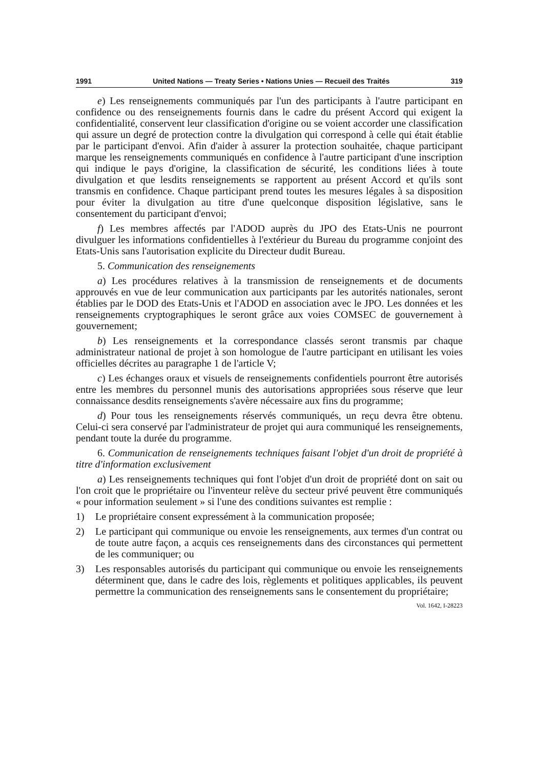1991 United Nations — Treaty Series • Nations Unies — Recueil des Traités 319
e) Les renseignements communiqués par l'un des participants à l'autre participant en confidence ou des renseignements fournis dans le cadre du présent Accord qui exigent la confidentialité, conservent leur classification d'origine ou se voient accorder une classification qui assure un degré de protection contre la divulgation qui correspond à celle qui était établie par le participant d'envoi. Afin d'aider à assurer la protection souhaitée, chaque participant marque les renseignements communiqués en confidence à l'autre participant d'une inscription qui indique le pays d'origine, la classification de sécurité, les conditions liées à toute divulgation et que lesdits renseignements se rapportent au présent Accord et qu'ils sont transmis en confidence. Chaque participant prend toutes les mesures légales à sa disposition pour éviter la divulgation au titre d'une quelconque disposition législative, sans le consentement du participant d'envoi;
f) Les membres affectés par l'ADOD auprès du JPO des Etats-Unis ne pourront divulguer les informations confidentielles à l'extérieur du Bureau du programme conjoint des Etats-Unis sans l'autorisation explicite du Directeur dudit Bureau.
5. Communication des renseignements
a) Les procédures relatives à la transmission de renseignements et de documents approuvés en vue de leur communication aux participants par les autorités nationales, seront établies par le DOD des Etats-Unis et l'ADOD en association avec le JPO. Les données et les renseignements cryptographiques le seront grâce aux voies COMSEC de gouvernement à gouvernement;
b) Les renseignements et la correspondance classés seront transmis par chaque administrateur national de projet à son homologue de l'autre participant en utilisant les voies officielles décrites au paragraphe 1 de l'article V;
c) Les échanges oraux et visuels de renseignements confidentiels pourront être autorisés entre les membres du personnel munis des autorisations appropriées sous réserve que leur connaissance desdits renseignements s'avère nécessaire aux fins du programme;
d) Pour tous les renseignements réservés communiqués, un reçu devra être obtenu. Celui-ci sera conservé par l'administrateur de projet qui aura communiqué les renseignements, pendant toute la durée du programme.
6. Communication de renseignements techniques faisant l'objet d'un droit de propriété à titre d'information exclusivement
a) Les renseignements techniques qui font l'objet d'un droit de propriété dont on sait ou l'on croit que le propriétaire ou l'inventeur relève du secteur privé peuvent être communiqués « pour information seulement » si l'une des conditions suivantes est remplie :
1) Le propriétaire consent expressément à la communication proposée;
2) Le participant qui communique ou envoie les renseignements, aux termes d'un contrat ou de toute autre façon, a acquis ces renseignements dans des circonstances qui permettent de les communiquer; ou
3) Les responsables autorisés du participant qui communique ou envoie les renseignements déterminent que, dans le cadre des lois, règlements et politiques applicables, ils peuvent permettre la communication des renseignements sans le consentement du propriétaire;
Vol. 1642, I-28223